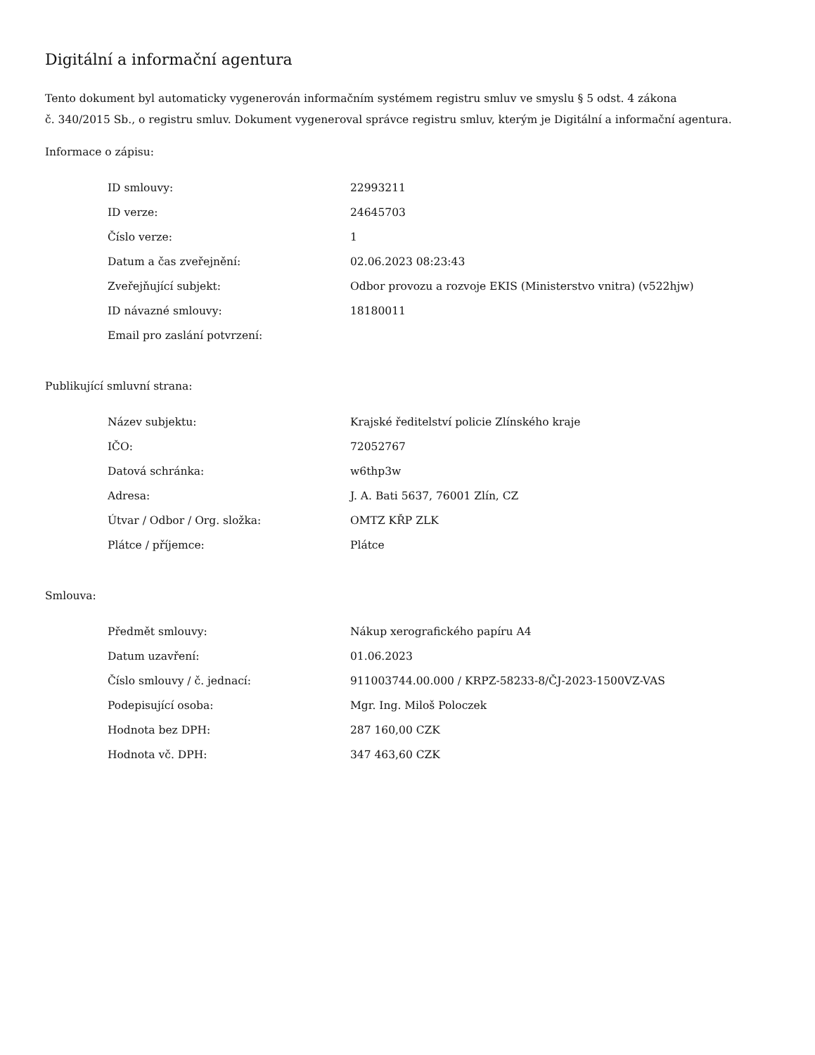Digitální a informační agentura
Tento dokument byl automaticky vygenerován informačním systémem registru smluv ve smyslu § 5 odst. 4 zákona
č. 340/2015 Sb., o registru smluv. Dokument vygeneroval správce registru smluv, kterým je Digitální a informační agentura.
Informace o zápisu:
| ID smlouvy: | 22993211 |
| ID verze: | 24645703 |
| Číslo verze: | 1 |
| Datum a čas zveřejnění: | 02.06.2023 08:23:43 |
| Zveřejňující subjekt: | Odbor provozu a rozvoje EKIS (Ministerstvo vnitra) (v522hjw) |
| ID návazné smlouvy: | 18180011 |
| Email pro zaslání potvrzení: | |
Publikující smluvní strana:
| Název subjektu: | Krajské ředitelství policie Zlínského kraje |
| IČO: | 72052767 |
| Datová schránka: | w6thp3w |
| Adresa: | J. A. Bati 5637, 76001 Zlín, CZ |
| Útvar / Odbor / Org. složka: | OMTZ KŘP ZLK |
| Plátce / příjemce: | Plátce |
Smlouva:
| Předmět smlouvy: | Nákup xerografického papíru A4 |
| Datum uzavření: | 01.06.2023 |
| Číslo smlouvy / č. jednací: | 911003744.00.000 / KRPZ-58233-8/ČJ-2023-1500VZ-VAS |
| Podepisující osoba: | Mgr. Ing. Miloš Poloczek |
| Hodnota bez DPH: | 287 160,00 CZK |
| Hodnota vč. DPH: | 347 463,60 CZK |